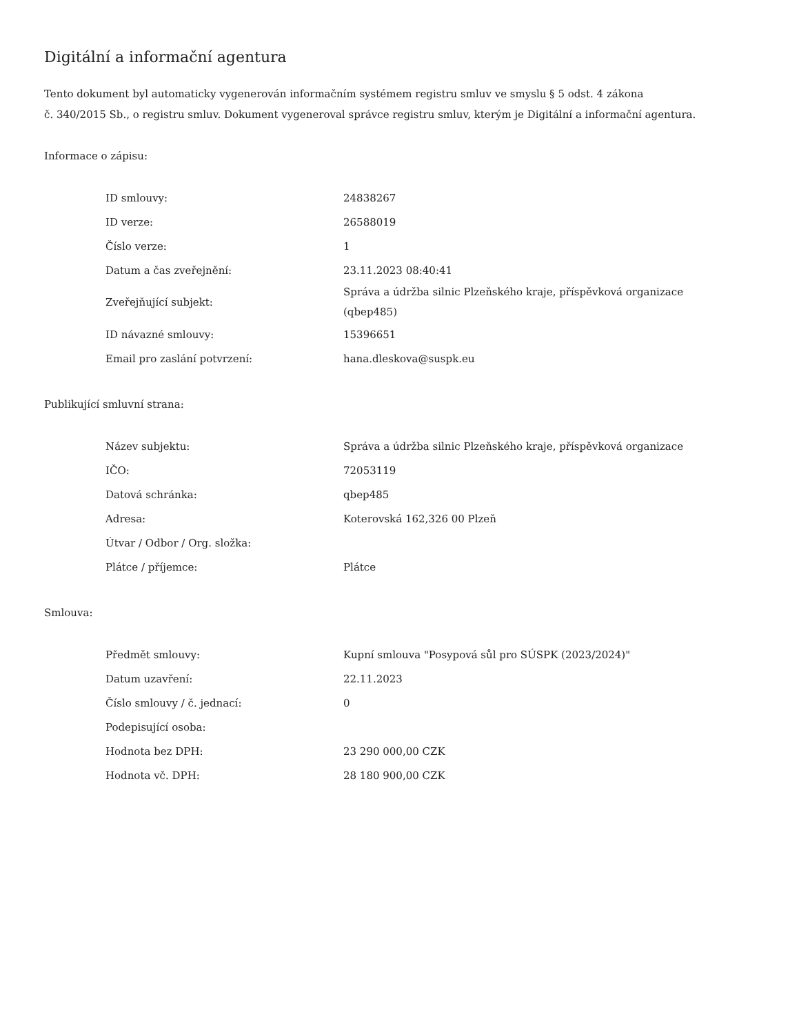Digitální a informační agentura
Tento dokument byl automaticky vygenerován informačním systémem registru smluv ve smyslu § 5 odst. 4 zákona
č. 340/2015 Sb., o registru smluv. Dokument vygeneroval správce registru smluv, kterým je Digitální a informační agentura.
Informace o zápisu:
| ID smlouvy: | 24838267 |
| ID verze: | 26588019 |
| Číslo verze: | 1 |
| Datum a čas zveřejnění: | 23.11.2023 08:40:41 |
| Zveřejňující subjekt: | Správa a údržba silnic Plzeňského kraje, příspěvková organizace (qbep485) |
| ID návazné smlouvy: | 15396651 |
| Email pro zaslání potvrzení: | hana.dleskova@suspk.eu |
Publikující smluvní strana:
| Název subjektu: | Správa a údržba silnic Plzeňského kraje, příspěvková organizace |
| IČO: | 72053119 |
| Datová schránka: | qbep485 |
| Adresa: | Koterovská 162,326 00 Plzeň |
| Útvar / Odbor / Org. složka: | |
| Plátce / příjemce: | Plátce |
Smlouva:
| Předmět smlouvy: | Kupní smlouva "Posypová sůl pro SÚSPK (2023/2024)" |
| Datum uzavření: | 22.11.2023 |
| Číslo smlouvy / č. jednací: | 0 |
| Podepisující osoba: | |
| Hodnota bez DPH: | 23 290 000,00 CZK |
| Hodnota vč. DPH: | 28 180 900,00 CZK |